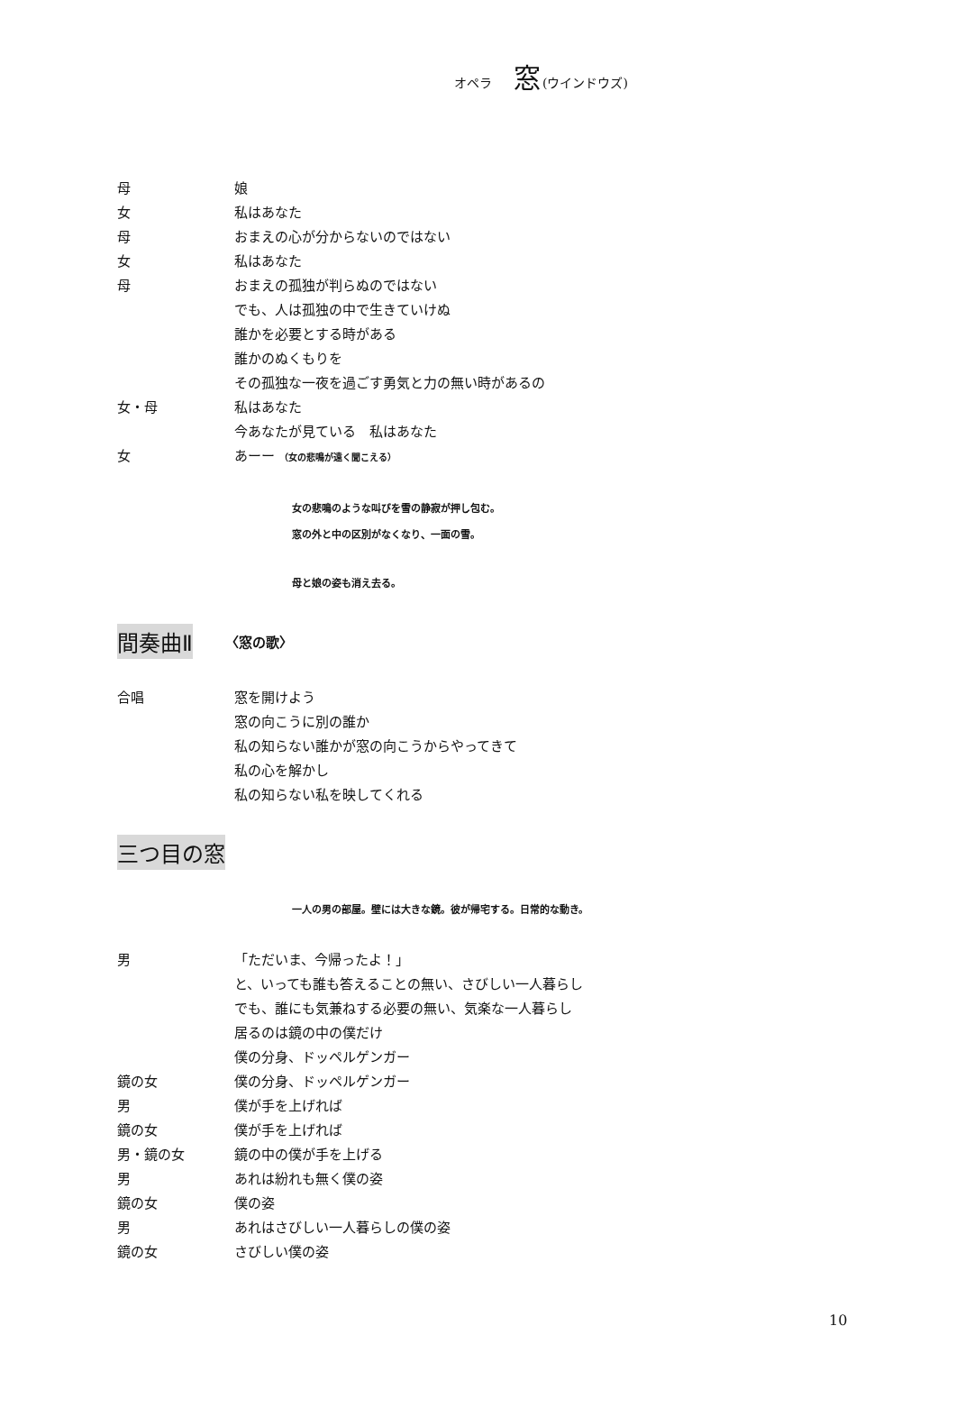オペラ 窓(ウインドウズ)
母 娘
女 私はあなた
母 おまえの心が分からないのではない
女 私はあなた
母 おまえの孤独が判らぬのではない
でも、人は孤独の中で生きていけぬ
誰かを必要とする時がある
誰かのぬくもりを
その孤独な一夜を過ごす勇気と力の無い時があるの
女・母 私はあなた
今あなたが見ている　私はあなた
女 あーー （女の悲鳴が遠く聞こえる）
女の悲鳴のような叫びを雪の静寂が押し包む。
窓の外と中の区別がなくなり、一面の雪。
母と娘の姿も消え去る。
間奏曲Ⅱ 〈窓の歌〉
合唱 窓を開けよう
窓の向こうに別の誰か
私の知らない誰かが窓の向こうからやってきて
私の心を解かし
私の知らない私を映してくれる
三つ目の窓
一人の男の部屋。壁には大きな鏡。彼が帰宅する。日常的な動き。
男 「ただいま、今帰ったよ！」
と、いっても誰も答えることの無い、さびしい一人暮らし
でも、誰にも気兼ねする必要の無い、気楽な一人暮らし
居るのは鏡の中の僕だけ
僕の分身、ドッペルゲンガー
鏡の女 僕の分身、ドッペルゲンガー
男 僕が手を上げれば
鏡の女 僕が手を上げれば
男・鏡の女 鏡の中の僕が手を上げる
男 あれは紛れも無く僕の姿
鏡の女 僕の姿
男 あれはさびしい一人暮らしの僕の姿
鏡の女 さびしい僕の姿
10